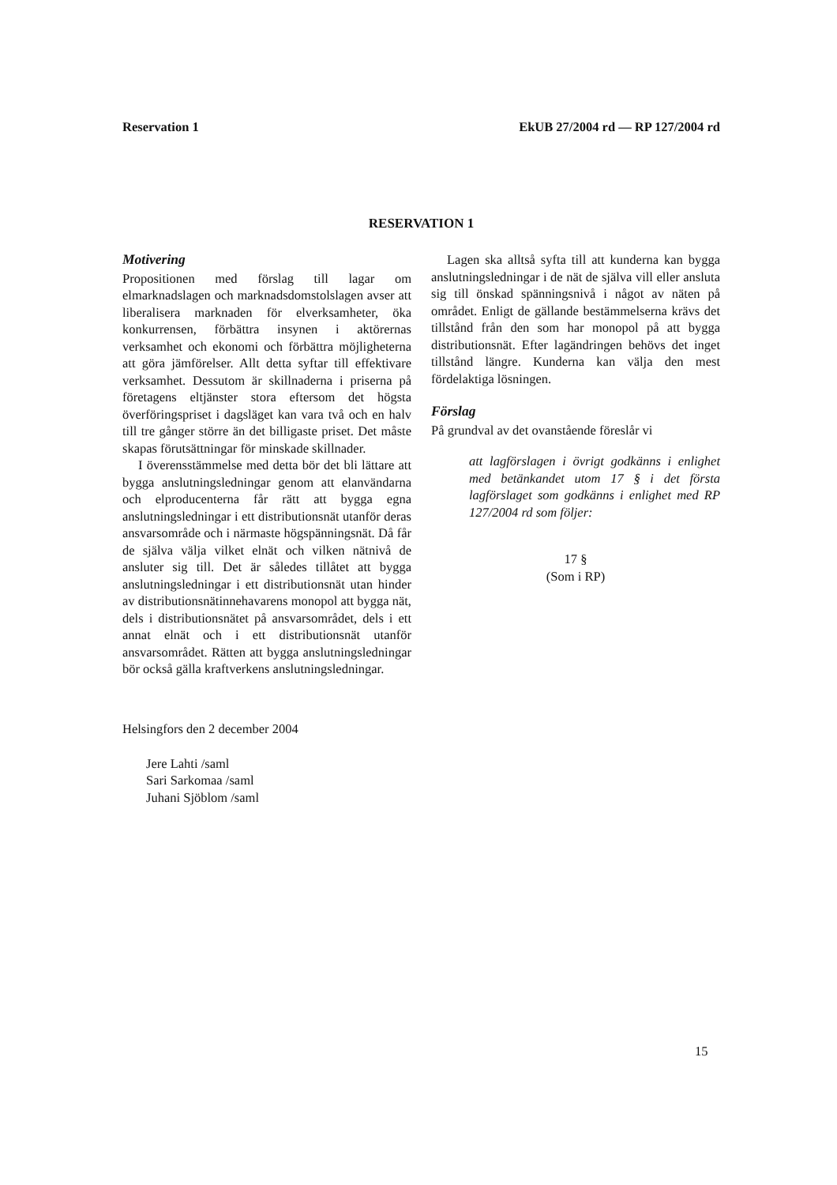Reservation 1 EkUB 27/2004 rd — RP 127/2004 rd
RESERVATION 1
Motivering
Propositionen med förslag till lagar om elmarknadslagen och marknadsdomstolslagen avser att liberalisera marknaden för elverksamheter, öka konkurrensen, förbättra insynen i aktörernas verksamhet och ekonomi och förbättra möjligheterna att göra jämförelser. Allt detta syftar till effektivare verksamhet. Dessutom är skillnaderna i priserna på företagens eltjänster stora eftersom det högsta överföringspriset i dagsläget kan vara två och en halv till tre gånger större än det billigaste priset. Det måste skapas förutsättningar för minskade skillnader.
I överensstämmelse med detta bör det bli lättare att bygga anslutningsledningar genom att elanvändarna och elproducenterna får rätt att bygga egna anslutningsledningar i ett distributionsnät utanför deras ansvarsområde och i närmaste högspänningsnät. Då får de själva välja vilket elnät och vilken nätnivå de ansluter sig till. Det är således tillåtet att bygga anslutningsledningar i ett distributionsnät utan hinder av distributionsnätinnehavarens monopol att bygga nät, dels i distributionsnätet på ansvarsområdet, dels i ett annat elnät och i ett distributionsnät utanför ansvarsområdet. Rätten att bygga anslutningsledningar bör också gälla kraftverkens anslutningsledningar.
Lagen ska alltså syfta till att kunderna kan bygga anslutningsledningar i de nät de själva vill eller ansluta sig till önskad spänningsnivå i något av näten på området. Enligt de gällande bestämmelserna krävs det tillstånd från den som har monopol på att bygga distributionsnät. Efter lagändringen behövs det inget tillstånd längre. Kunderna kan välja den mest fördelaktiga lösningen.
Förslag
På grundval av det ovanstående föreslår vi
att lagförslagen i övrigt godkänns i enlighet med betänkandet utom 17 § i det första lagförslaget som godkänns i enlighet med RP 127/2004 rd som följer:
17 §
(Som i RP)
Helsingfors den 2 december 2004
Jere Lahti /saml
Sari Sarkomaa /saml
Juhani Sjöblom /saml
15